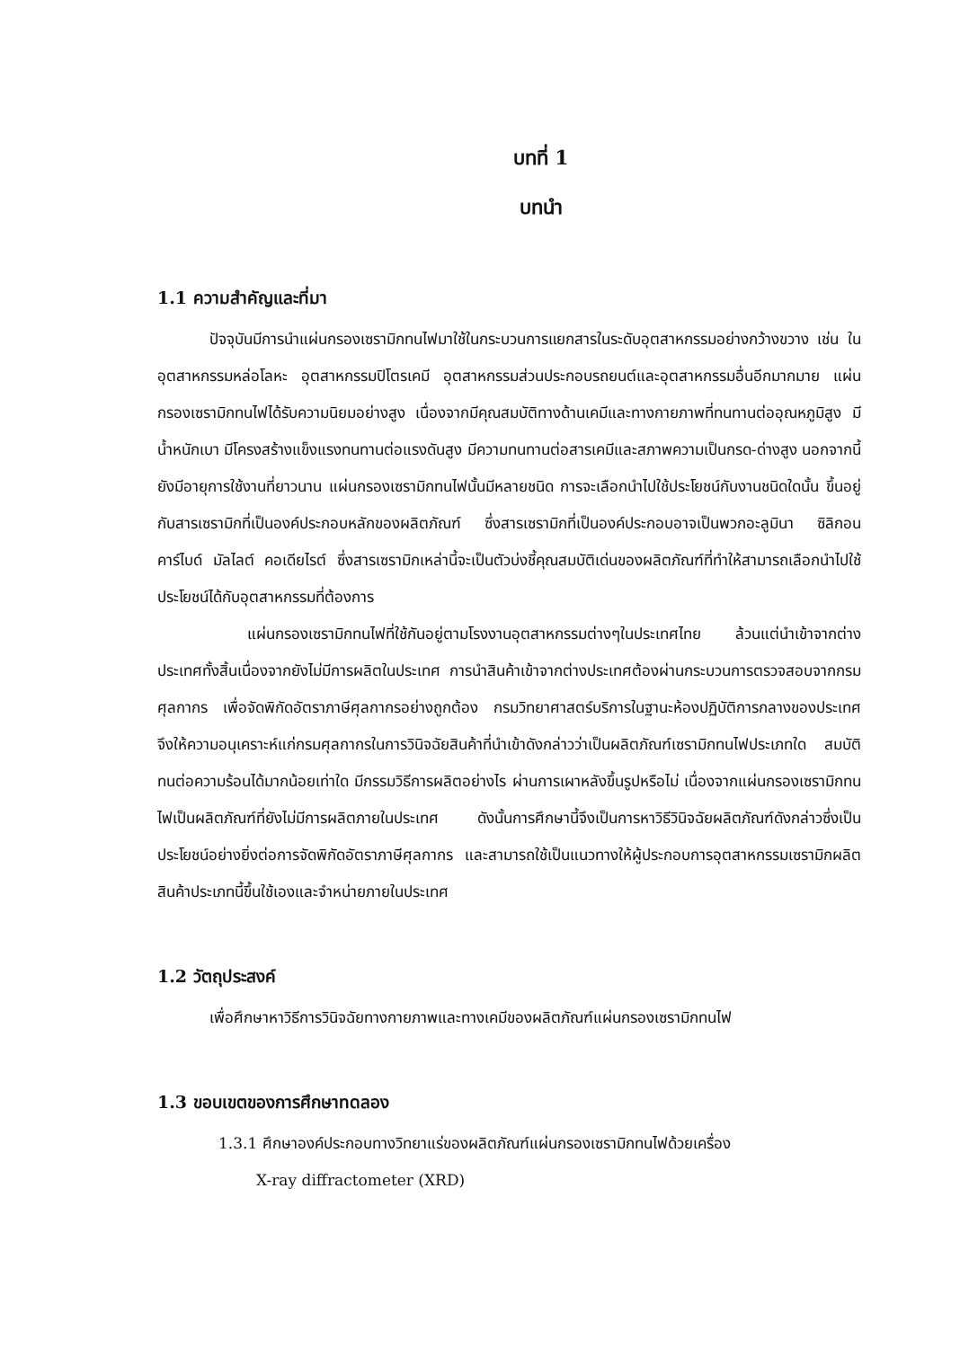บทที่ 1
บทนำ
1.1 ความสำคัญและที่มา
ปัจจุบันมีการนำแผ่นกรองเซรามิกทนไฟมาใช้ในกระบวนการแยกสารในระดับอุตสาหกรรมอย่างกว้างขวาง เช่น ในอุตสาหกรรมหล่อโลหะ อุตสาหกรรมปิโตรเคมี อุตสาหกรรมส่วนประกอบรถยนต์และอุตสาหกรรมอื่นอีกมากมาย แผ่นกรองเซรามิกทนไฟได้รับความนิยมอย่างสูง เนื่องจากมีคุณสมบัติทางด้านเคมีและทางกายภาพที่ทนทานต่ออุณหภูมิสูง มีน้ำหนักเบา มีโครงสร้างแข็งแรงทนทานต่อแรงดันสูง มีความทนทานต่อสารเคมีและสภาพความเป็นกรด-ด่างสูง นอกจากนี้ยังมีอายุการใช้งานที่ยาวนาน แผ่นกรองเซรามิกทนไฟนั้นมีหลายชนิด การจะเลือกนำไปใช้ประโยชน์กับงานชนิดใดนั้น ขึ้นอยู่กับสารเซรามิกที่เป็นองค์ประกอบหลักของผลิตภัณฑ์ ซึ่งสารเซรามิกที่เป็นองค์ประกอบอาจเป็นพวกอะลูมินา ซิลิกอนคาร์ไบด์ มัลไลต์ คอเดียไรต์ ซึ่งสารเซรามิกเหล่านี้จะเป็นตัวบ่งชี้คุณสมบัติเด่นของผลิตภัณฑ์ที่ทำให้สามารถเลือกนำไปใช้ประโยชน์ได้กับอุตสาหกรรมที่ต้องการ
แผ่นกรองเซรามิกทนไฟที่ใช้กันอยู่ตามโรงงานอุตสาหกรรมต่างๆในประเทศไทย ล้วนแต่นำเข้าจากต่างประเทศทั้งสิ้นเนื่องจากยังไม่มีการผลิตในประเทศ การนำสินค้าเข้าจากต่างประเทศต้องผ่านกระบวนการตรวจสอบจากกรมศุลกากร เพื่อจัดพิกัดอัตราภาษีศุลกากรอย่างถูกต้อง กรมวิทยาศาสตร์บริการในฐานะห้องปฏิบัติการกลางของประเทศ จึงให้ความอนุเคราะห์แก่กรมศุลกากรในการวินิจฉัยสินค้าที่นำเข้าดังกล่าวว่าเป็นผลิตภัณฑ์เซรามิกทนไฟประเภทใด สมบัติทนต่อความร้อนได้มากน้อยเท่าใด มีกรรมวิธีการผลิตอย่างไร ผ่านการเผาหลังขึ้นรูปหรือไม่ เนื่องจากแผ่นกรองเซรามิกทนไฟเป็นผลิตภัณฑ์ที่ยังไม่มีการผลิตภายในประเทศ ดังนั้นการศึกษานี้จึงเป็นการหาวิธีวินิจฉัยผลิตภัณฑ์ดังกล่าวซึ่งเป็นประโยชน์อย่างยิ่งต่อการจัดพิกัดอัตราภาษีศุลกากร และสามารถใช้เป็นแนวทางให้ผู้ประกอบการอุตสาหกรรมเซรามิกผลิตสินค้าประเภทนี้ขึ้นใช้เองและจำหน่ายภายในประเทศ
1.2 วัตถุประสงค์
เพื่อศึกษาหาวิธีการวินิจฉัยทางกายภาพและทางเคมีของผลิตภัณฑ์แผ่นกรองเซรามิกทนไฟ
1.3 ขอบเขตของการศึกษาทดลอง
1.3.1 ศึกษาองค์ประกอบทางวิทยาแร่ของผลิตภัณฑ์แผ่นกรองเซรามิกทนไฟด้วยเครื่อง
X-ray diffractometer (XRD)